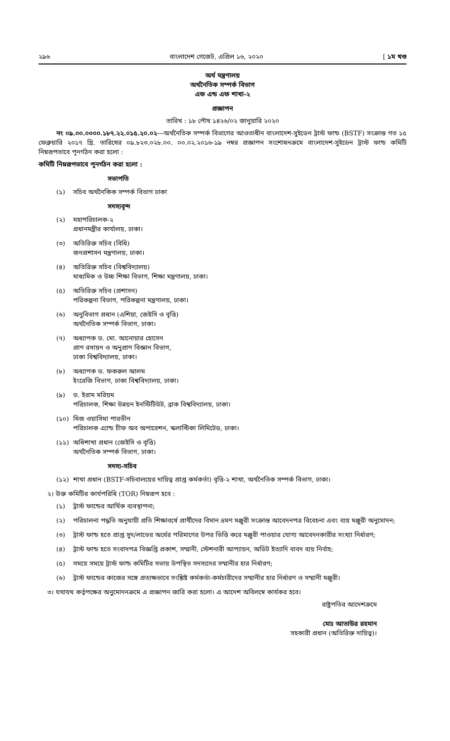২৯৬ বাংলাদেশ গেজেট, এপ্রিল ১৬, ২০২০ [ ১ম খণ্ড
অর্থ মন্ত্রণালয়
অর্থনৈতিক সম্পর্ক বিভাগ
এফ এন্ড এফ শাখা-২
প্রজ্ঞাপন
তারিখ : ১৮ পৌষ ১৪২৬/০২ জানুয়ারি ২০২০
নং ০৯.০০.০০০০.১৮৭.২২.০১৫.২০.০২—অর্থনৈতিক সম্পর্ক বিভাগের আওতাধীন বাংলাদেশ-সুইডেন ট্রাস্ট ফান্ড (BSTF) সংক্রান্ত গত ১৫ ফেব্রুয়ারি ২০১৭ খ্রি. তারিখের ০৯.৮২৩.০২৮.০০. ০০.০২.২০১৬-১৯ নম্বর প্রজ্ঞাপন সংশোধনক্রমে বাংলাদেশ-সুইডেন ট্রাস্ট ফান্ড কমিটি নিম্নরূপভাবে পূনর্গঠন করা হলো :
কমিটি নিম্নরূপভাবে পূনর্গঠন করা হলো :
সভাপতি
(১) সচিব অর্থনৈকিক সম্পর্ক বিভাগ ঢাকা
সদস্যবৃন্দ
(২) মহাপরিচালক-২
প্রধানমন্ত্রীর কার্যালয়, ঢাকা।
(৩) অতিরিক্ত সচিব (বিধি)
জনপ্রশাসন মন্ত্রণালয়, ঢাকা।
(৪) অতিরিক্ত সচিব (বিশ্ববিদ্যালয়)
মাধ্যমিক ও উচ্চ শিক্ষা বিভাগ, শিক্ষা মন্ত্রণালয়, ঢাকা।
(৫) অতিরিক্ত সচিব (প্রশাসন)
পরিকল্পনা বিভাগ, পরিকল্পনা মন্ত্রণালয়, ঢাকা।
(৬) অনুবিভাগ প্রধান (এশিয়া, জেইসি ও বৃত্তি)
অর্থনৈতিক সম্পর্ক বিভাগ, ঢাকা।
(৭) অধ্যাপক ড. মো. আনোয়ার হোসেন
প্রাণ রসায়ন ও অনুপ্রাণ বিজ্ঞান বিভাগ,
ঢাকা বিশ্ববিদ্যালয়, ঢাকা।
(৮) অধ্যাপক ড. ফকরুল আলম
ইংরেজি বিভাগ, ঢাকা বিশ্ববিদ্যালয়, ঢাকা।
(৯) ড. ইরাম মরিয়ম
পরিচালক, শিক্ষা উন্নয়ন ইনস্টিটিউট, ব্রাক বিশ্ববিদ্যালয়, ঢাকা।
(১০) মিজ ওয়াসিমা পারভীন
পরিচালক এ্যান্ড চীফ অব অপারেশন, স্কলাস্টিকা লিমিটেড, ঢাকা।
(১১) অধিশাখা প্রধান (জেইসি ও বৃত্তি)
অর্থনৈতিক সম্পর্ক বিভাগ, ঢাকা।
সদস্য-সচিব
(১২) শাখা প্রধান (BSTF-সচিবালয়ের দায়িত্ব প্রাপ্ত কর্মকর্তা) বৃত্তি-২ শাখা, অর্থনৈতিক সম্পর্ক বিভাগ, ঢাকা।
২। উক্ত কমিটির কার্যপরিধি (TOR) নিম্নরূপ হবে :
(১) ট্রাস্ট ফান্ডের আর্থিক ব্যবস্থাপনা;
(২) পরিচালনা পদ্ধতি অনুযায়ী প্রতি শিক্ষাবর্ষে প্রার্থীদের বিমান ভ্রমণ মঞ্জুরী সংক্রান্ত আবেদনপত্র বিবেচনা এবং ব্যয় মঞ্জুরী অনুমোদন;
(৩) ট্রাস্ট ফান্ড হতে প্রাপ্ত সুদ/লাভের অর্থের পরিমাণের উপর ভিত্তি করে মঞ্জুরী পাওয়ার যোগ্য আবেদনকারীর সংখ্যা নির্ধারণ;
(৪) ট্রাস্ট ফান্ড হতে সংবাদপত্র বিজ্ঞপ্তি প্রকাশ, সম্মানী, স্টেশনারী আপ্যায়ন, অডিট ইত্যাদি বাবদ ব্যয় নির্বাহ;
(৫) সময়ে সময়ে ট্রাস্ট ফান্ড কমিটির সভায় উপস্থিত সদস্যদের সম্মানীর হার নির্ধারণ;
(৬) ট্রাস্ট ফান্ডের কাজের সঙ্গে প্রত্যক্ষভাবে সংশ্লিষ্ট কর্মকর্তা-কর্মচারীদের সম্মানীর হার নির্ধারণ ও সম্মানী মঞ্জুরী।
৩। যথাযথ কর্তৃপক্ষের অনুমোদনক্রমে এ প্রজ্ঞাপন জারি করা হলো। এ আদেশ অবিলম্বে কার্যকর হবে।
রাষ্ট্রপতির আদেশক্রমে
মোঃ আতাউর রহমান
সহকারী প্রধান (অতিরিক্ত দায়িত্ব)।